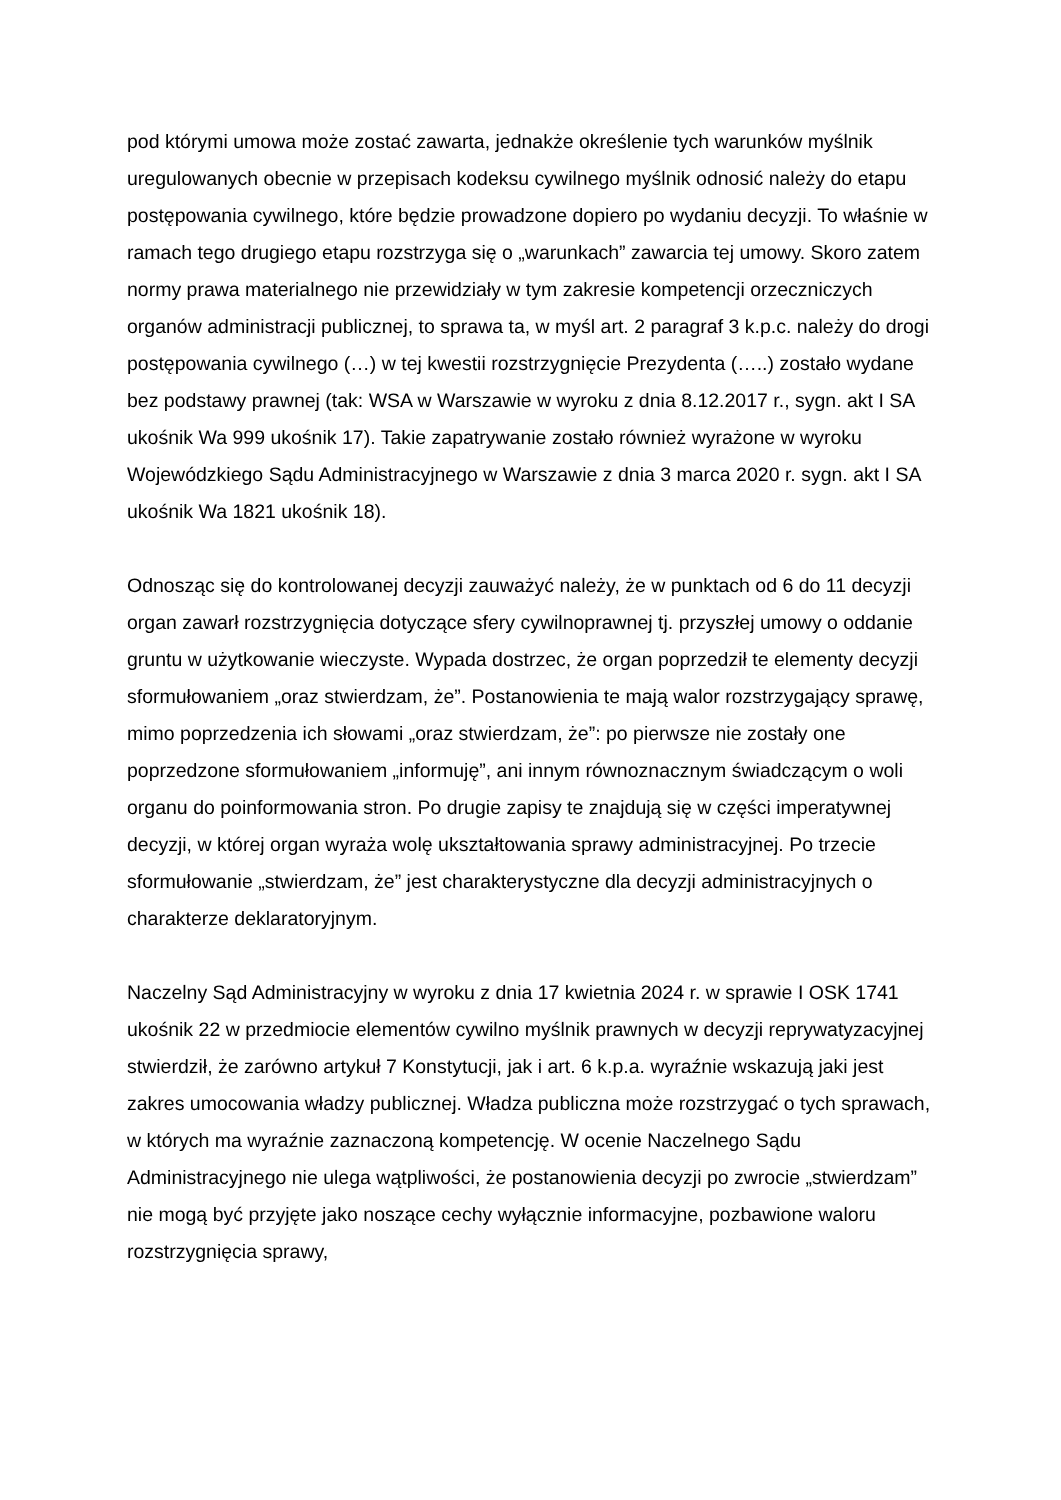pod którymi umowa może zostać zawarta, jednakże określenie tych warunków myślnik uregulowanych obecnie w przepisach kodeksu cywilnego myślnik odnosić należy do etapu postępowania cywilnego, które będzie prowadzone dopiero po wydaniu decyzji. To właśnie w ramach tego drugiego etapu rozstrzyga się o „warunkach” zawarcia tej umowy. Skoro zatem normy prawa materialnego nie przewidziały w tym zakresie kompetencji orzeczniczych organów administracji publicznej, to sprawa ta, w myśl art. 2 paragraf 3 k.p.c. należy do drogi postępowania cywilnego (…) w tej kwestii rozstrzygnięcie Prezydenta (…..) zostało wydane bez podstawy prawnej (tak: WSA w Warszawie w wyroku z dnia 8.12.2017 r., sygn. akt I SA ukośnik Wa 999 ukośnik 17). Takie zapatrywanie zostało również wyrażone w wyroku Wojewódzkiego Sądu Administracyjnego w Warszawie z dnia 3 marca 2020 r. sygn. akt I SA ukośnik Wa 1821 ukośnik 18).
Odnosząc się do kontrolowanej decyzji zauważyć należy, że w punktach od 6 do 11 decyzji organ zawarł rozstrzygnięcia dotyczące sfery cywilnoprawnej tj. przyszłej umowy o oddanie gruntu w użytkowanie wieczyste. Wypada dostrzec, że organ poprzedził te elementy decyzji sformułowaniem „oraz stwierdzam, że”. Postanowienia te mają walor rozstrzygający sprawę, mimo poprzedzenia ich słowami „oraz stwierdzam, że”: po pierwsze nie zostały one poprzedzone sformułowaniem „informuję”, ani innym równoznacznym świadczącym o woli organu do poinformowania stron. Po drugie zapisy te znajdują się w części imperatywnej decyzji, w której organ wyraża wolę ukształtowania sprawy administracyjnej. Po trzecie sformułowanie „stwierdzam, że” jest charakterystyczne dla decyzji administracyjnych o charakterze deklaratoryjnym.
Naczelny Sąd Administracyjny w wyroku z dnia 17 kwietnia 2024 r. w sprawie I OSK 1741 ukośnik 22 w przedmiocie elementów cywilno myślnik prawnych w decyzji reprywatyzacyjnej stwierdził, że zarówno artykuł 7 Konstytucji, jak i art. 6 k.p.a. wyraźnie wskazują jaki jest zakres umocowania władzy publicznej. Władza publiczna może rozstrzygać o tych sprawach, w których ma wyraźnie zaznaczoną kompetencję. W ocenie Naczelnego Sądu Administracyjnego nie ulega wątpliwości, że postanowienia decyzji po zwrocie „stwierdzam” nie mogą być przyjęte jako noszące cechy wyłącznie informacyjne, pozbawione waloru rozstrzygnięcia sprawy,